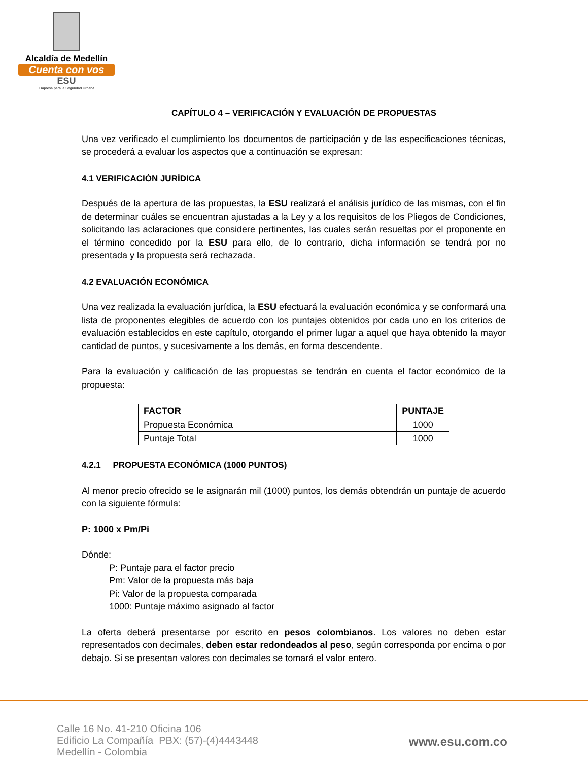Alcaldía de Medellín
Cuenta con vos
ESU
Empresa para la Seguridad Urbana
CAPÍTULO 4 – VERIFICACIÓN Y EVALUACIÓN DE PROPUESTAS
Una vez verificado el cumplimiento los documentos de participación y de las especificaciones técnicas, se procederá a evaluar los aspectos que a continuación se expresan:
4.1 VERIFICACIÓN JURÍDICA
Después de la apertura de las propuestas, la ESU realizará el análisis jurídico de las mismas, con el fin de determinar cuáles se encuentran ajustadas a la Ley y a los requisitos de los Pliegos de Condiciones, solicitando las aclaraciones que considere pertinentes, las cuales serán resueltas por el proponente en el término concedido por la ESU para ello, de lo contrario, dicha información se tendrá por no presentada y la propuesta será rechazada.
4.2 EVALUACIÓN ECONÓMICA
Una vez realizada la evaluación jurídica, la ESU efectuará la evaluación económica y se conformará una lista de proponentes elegibles de acuerdo con los puntajes obtenidos por cada uno en los criterios de evaluación establecidos en este capítulo, otorgando el primer lugar a aquel que haya obtenido la mayor cantidad de puntos, y sucesivamente a los demás, en forma descendente.
Para la evaluación y calificación de las propuestas se tendrán en cuenta el factor económico de la propuesta:
| FACTOR | PUNTAJE |
| --- | --- |
| Propuesta Económica | 1000 |
| Puntaje Total | 1000 |
4.2.1 PROPUESTA ECONÓMICA (1000 PUNTOS)
Al menor precio ofrecido se le asignarán mil (1000) puntos, los demás obtendrán un puntaje de acuerdo con la siguiente fórmula:
P: 1000 x Pm/Pi
Dónde:
P: Puntaje para el factor precio
Pm: Valor de la propuesta más baja
Pi: Valor de la propuesta comparada
1000: Puntaje máximo asignado al factor
La oferta deberá presentarse por escrito en pesos colombianos. Los valores no deben estar representados con decimales, deben estar redondeados al peso, según corresponda por encima o por debajo. Si se presentan valores con decimales se tomará el valor entero.
Calle 16 No. 41-210 Oficina 106
Edificio La Compañía PBX: (57)-(4)4443448
Medellín - Colombia
www.esu.com.co